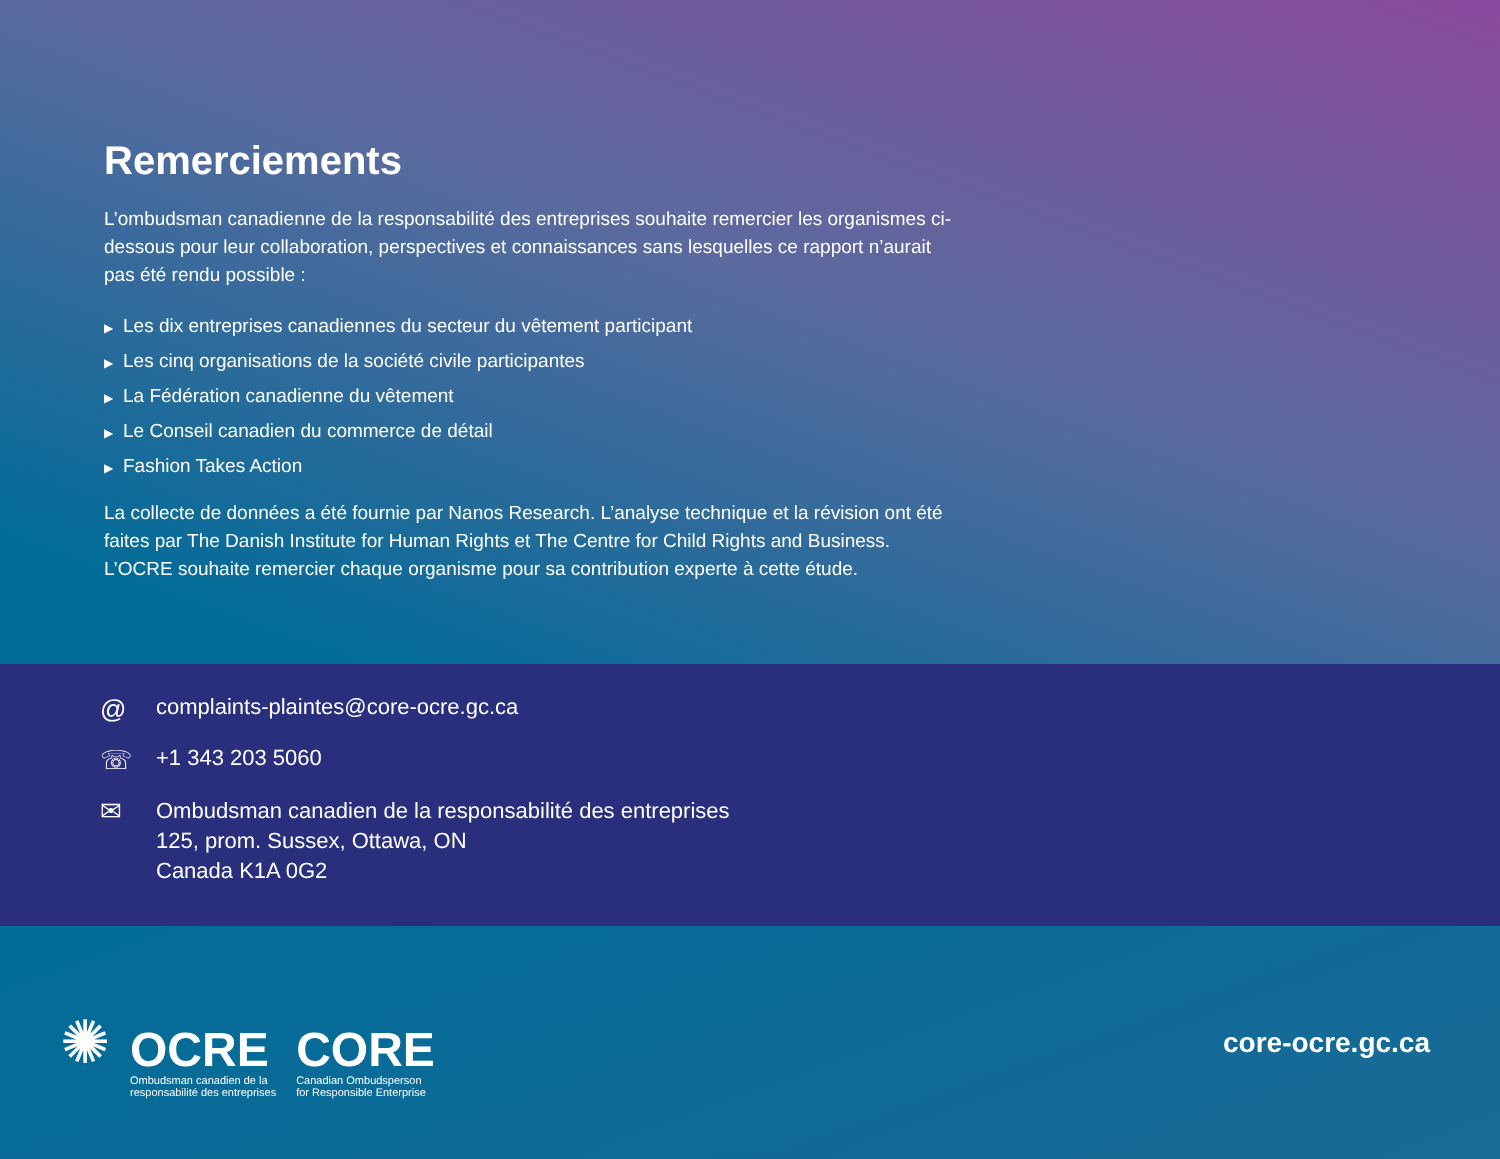Remerciements
L’ombudsman canadienne de la responsabilité des entreprises souhaite remercier les organismes ci-dessous pour leur collaboration, perspectives et connaissances sans lesquelles ce rapport n’aurait pas été rendu possible :
▶ Les dix entreprises canadiennes du secteur du vêtement participant
▶ Les cinq organisations de la société civile participantes
▶ La Fédération canadienne du vêtement
▶ Le Conseil canadien du commerce de détail
▶ Fashion Takes Action
La collecte de données a été fournie par Nanos Research. L’analyse technique et la révision ont été faites par The Danish Institute for Human Rights et The Centre for Child Rights and Business. L’OCRE souhaite remercier chaque organisme pour sa contribution experte à cette étude.
@
complaints-plaintes@core-ocre.gc.ca
☏
+1 343 203 5060
✉
Ombudsman canadien de la responsabilité des entreprises
125, prom. Sussex, Ottawa, ON
Canada K1A 0G2
✺
OCRE
Ombudsman canadien de la
responsabilité des entreprises
CORE
Canadian Ombudsperson
for Responsible Enterprise
core-ocre.gc.ca